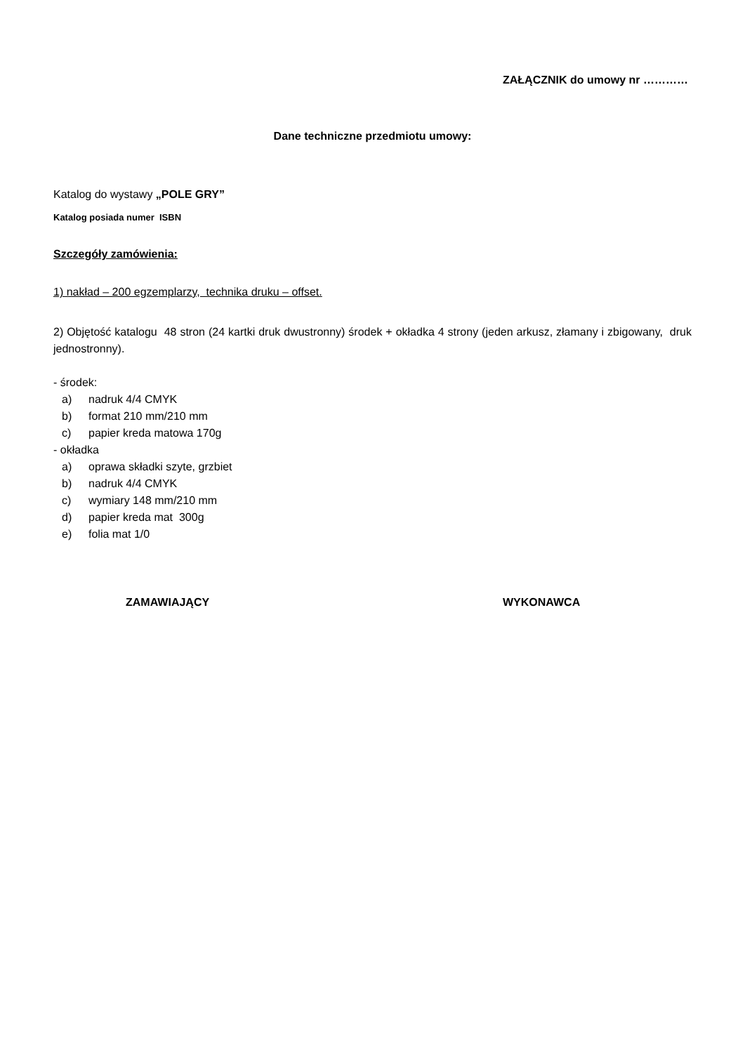ZAŁĄCZNIK do umowy nr …………
Dane techniczne przedmiotu umowy:
Katalog do wystawy „POLE GRY”
Katalog posiada numer ISBN
Szczegóły zamówienia:
1) nakład – 200 egzemplarzy, technika druku – offset.
2) Objętość katalogu 48 stron (24 kartki druk dwustronny) środek + okładka 4 strony (jeden arkusz, złamany i zbigowany, druk jednostronny).
- środek:
a) nadruk 4/4 CMYK
b) format 210 mm/210 mm
c) papier kreda matowa 170g
- okładka
a) oprawa składki szyte, grzbiet
b) nadruk 4/4 CMYK
c) wymiary 148 mm/210 mm
d) papier kreda mat 300g
e) folia mat 1/0
ZAMAWIAJĄCY WYKONAWCA